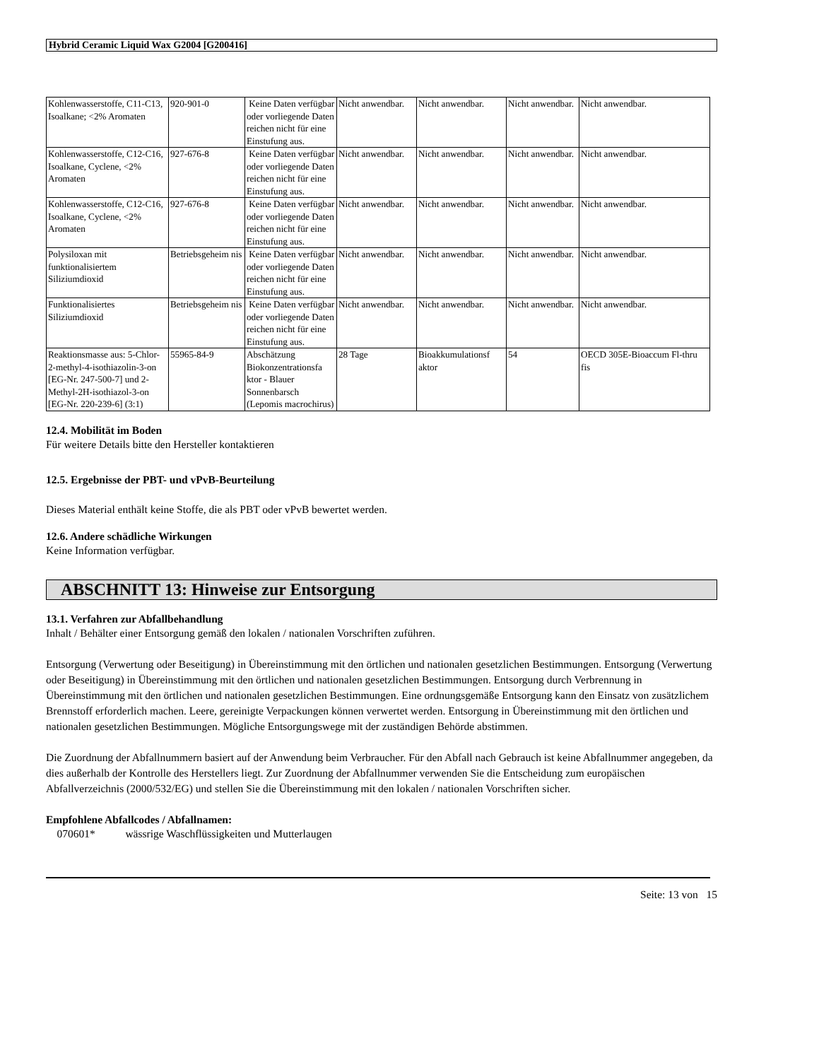Hybrid Ceramic Liquid Wax G2004 [G200416]
| Kohlenwasserstoffe, C11-C13, Isoalkane; <2% Aromaten | 920-901-0 | Keine Daten verfügbar oder vorliegende Daten reichen nicht für eine Einstufung aus. | Nicht anwendbar. | Nicht anwendbar. | Nicht anwendbar. | Nicht anwendbar. |
| Kohlenwasserstoffe, C12-C16, Isoalkane, Cyclene, <2% Aromaten | 927-676-8 | Keine Daten verfügbar oder vorliegende Daten reichen nicht für eine Einstufung aus. | Nicht anwendbar. | Nicht anwendbar. | Nicht anwendbar. | Nicht anwendbar. |
| Kohlenwasserstoffe, C12-C16, Isoalkane, Cyclene, <2% Aromaten | 927-676-8 | Keine Daten verfügbar oder vorliegende Daten reichen nicht für eine Einstufung aus. | Nicht anwendbar. | Nicht anwendbar. | Nicht anwendbar. | Nicht anwendbar. |
| Polysiloxan mit funktionalisiertem Siliziumdioxid | Betriebsgeheim nis | Keine Daten verfügbar oder vorliegende Daten reichen nicht für eine Einstufung aus. | Nicht anwendbar. | Nicht anwendbar. | Nicht anwendbar. | Nicht anwendbar. |
| Funktionalisiertes Siliziumdioxid | Betriebsgeheim nis | Keine Daten verfügbar oder vorliegende Daten reichen nicht für eine Einstufung aus. | Nicht anwendbar. | Nicht anwendbar. | Nicht anwendbar. | Nicht anwendbar. |
| Reaktionsmasse aus: 5-Chlor-2-methyl-4-isothiazolin-3-on [EG-Nr. 247-500-7] und 2-Methyl-2H-isothiazol-3-on [EG-Nr. 220-239-6] (3:1) | 55965-84-9 | Abschätzung Biokonzentrationsfa ktor - Blauer Sonnenbarsch (Lepomis macrochirus) | 28 Tage | Bioakkumulationsf aktor | 54 | OECD 305E-Bioaccum Fl-thru fis |
12.4. Mobilität im Boden
Für weitere Details bitte den Hersteller kontaktieren
12.5. Ergebnisse der PBT- und vPvB-Beurteilung
Dieses Material enthält keine Stoffe, die als PBT oder vPvB bewertet werden.
12.6. Andere schädliche Wirkungen
Keine Information verfügbar.
ABSCHNITT 13: Hinweise zur Entsorgung
13.1. Verfahren zur Abfallbehandlung
Inhalt / Behälter einer Entsorgung gemäß den lokalen / nationalen Vorschriften zuführen.
Entsorgung (Verwertung oder Beseitigung) in Übereinstimmung mit den örtlichen und nationalen gesetzlichen Bestimmungen. Entsorgung (Verwertung oder Beseitigung) in Übereinstimmung mit den örtlichen und nationalen gesetzlichen Bestimmungen. Entsorgung durch Verbrennung in Übereinstimmung mit den örtlichen und nationalen gesetzlichen Bestimmungen. Eine ordnungsgemäße Entsorgung kann den Einsatz von zusätzlichem Brennstoff erforderlich machen. Leere, gereinigte Verpackungen können verwertet werden. Entsorgung in Übereinstimmung mit den örtlichen und nationalen gesetzlichen Bestimmungen. Mögliche Entsorgungswege mit der zuständigen Behörde abstimmen.
Die Zuordnung der Abfallnummern basiert auf der Anwendung beim Verbraucher. Für den Abfall nach Gebrauch ist keine Abfallnummer angegeben, da dies außerhalb der Kontrolle des Herstellers liegt. Zur Zuordnung der Abfallnummer verwenden Sie die Entscheidung zum europäischen Abfallverzeichnis (2000/532/EG) und stellen Sie die Übereinstimmung mit den lokalen / nationalen Vorschriften sicher.
Empfohlene Abfallcodes / Abfallnamen:
070601* wässrige Waschflüssigkeiten und Mutterlaugen
Seite: 13 von 15